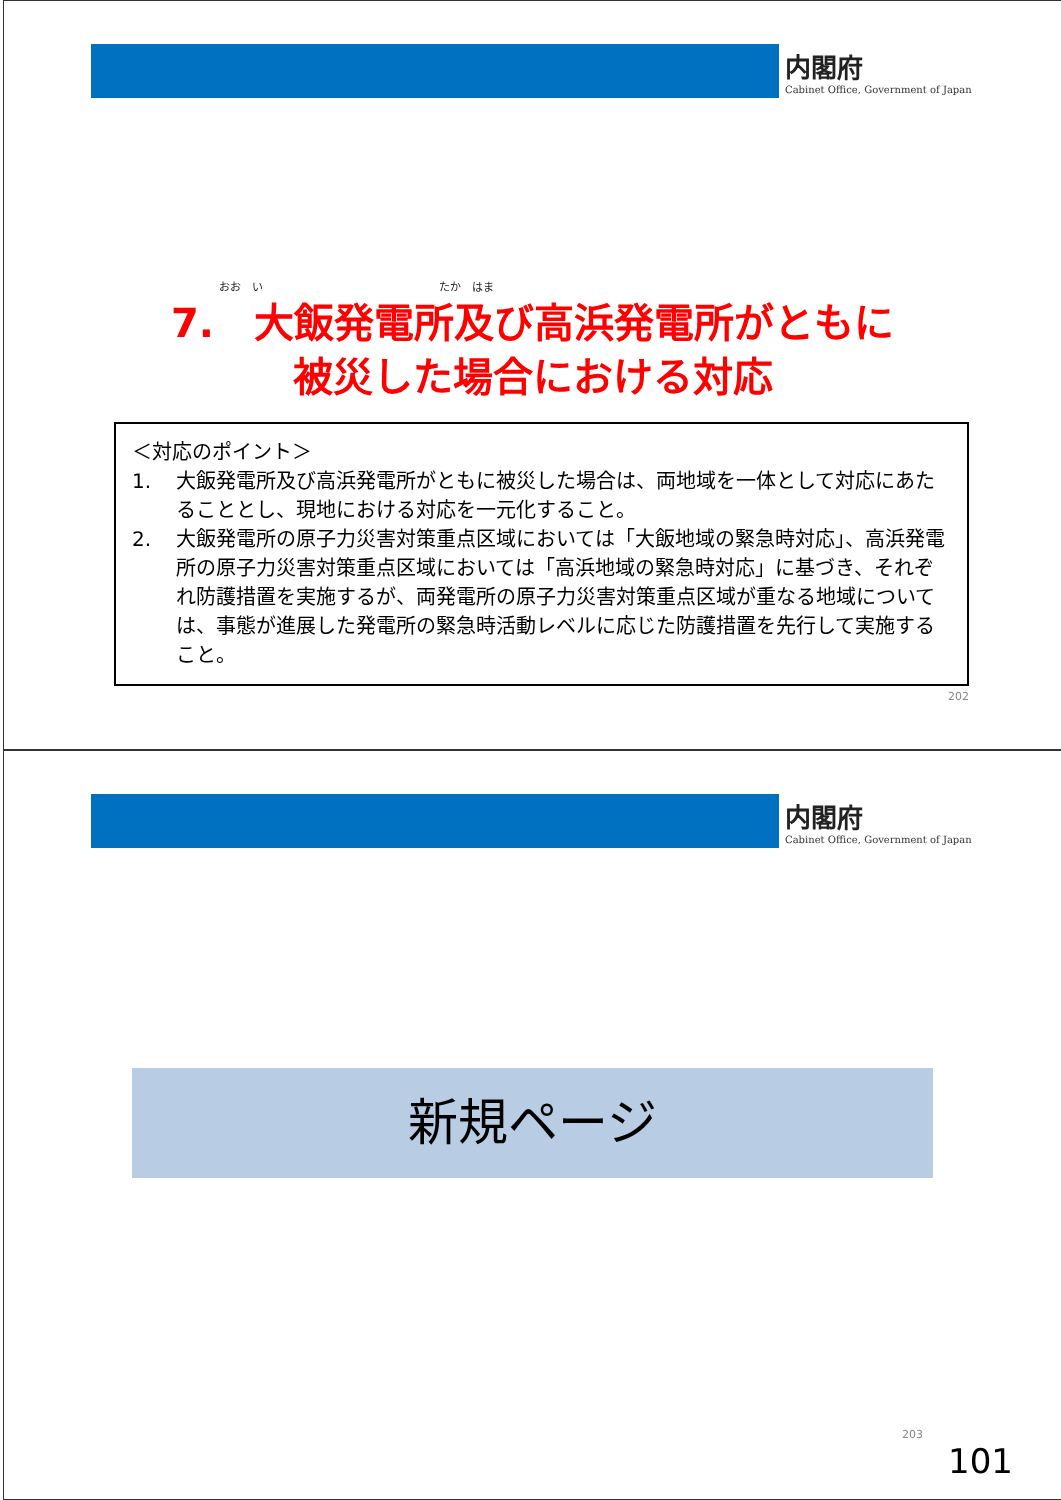内閣府
Cabinet Office, Government of Japan
おお　い　　　　　　　　　　　　　　　　たか　はま
7.　大飯発電所及び高浜発電所がともに
被災した場合における対応
＜対応のポイント＞
1. 大飯発電所及び高浜発電所がともに被災した場合は、両地域を一体として対応にあたることとし、現地における対応を一元化すること。
2. 大飯発電所の原子力災害対策重点区域においては「大飯地域の緊急時対応」、高浜発電所の原子力災害対策重点区域においては「高浜地域の緊急時対応」に基づき、それぞれ防護措置を実施するが、両発電所の原子力災害対策重点区域が重なる地域については、事態が進展した発電所の緊急時活動レベルに応じた防護措置を先行して実施すること。
202
内閣府
Cabinet Office, Government of Japan
新規ページ
203
101